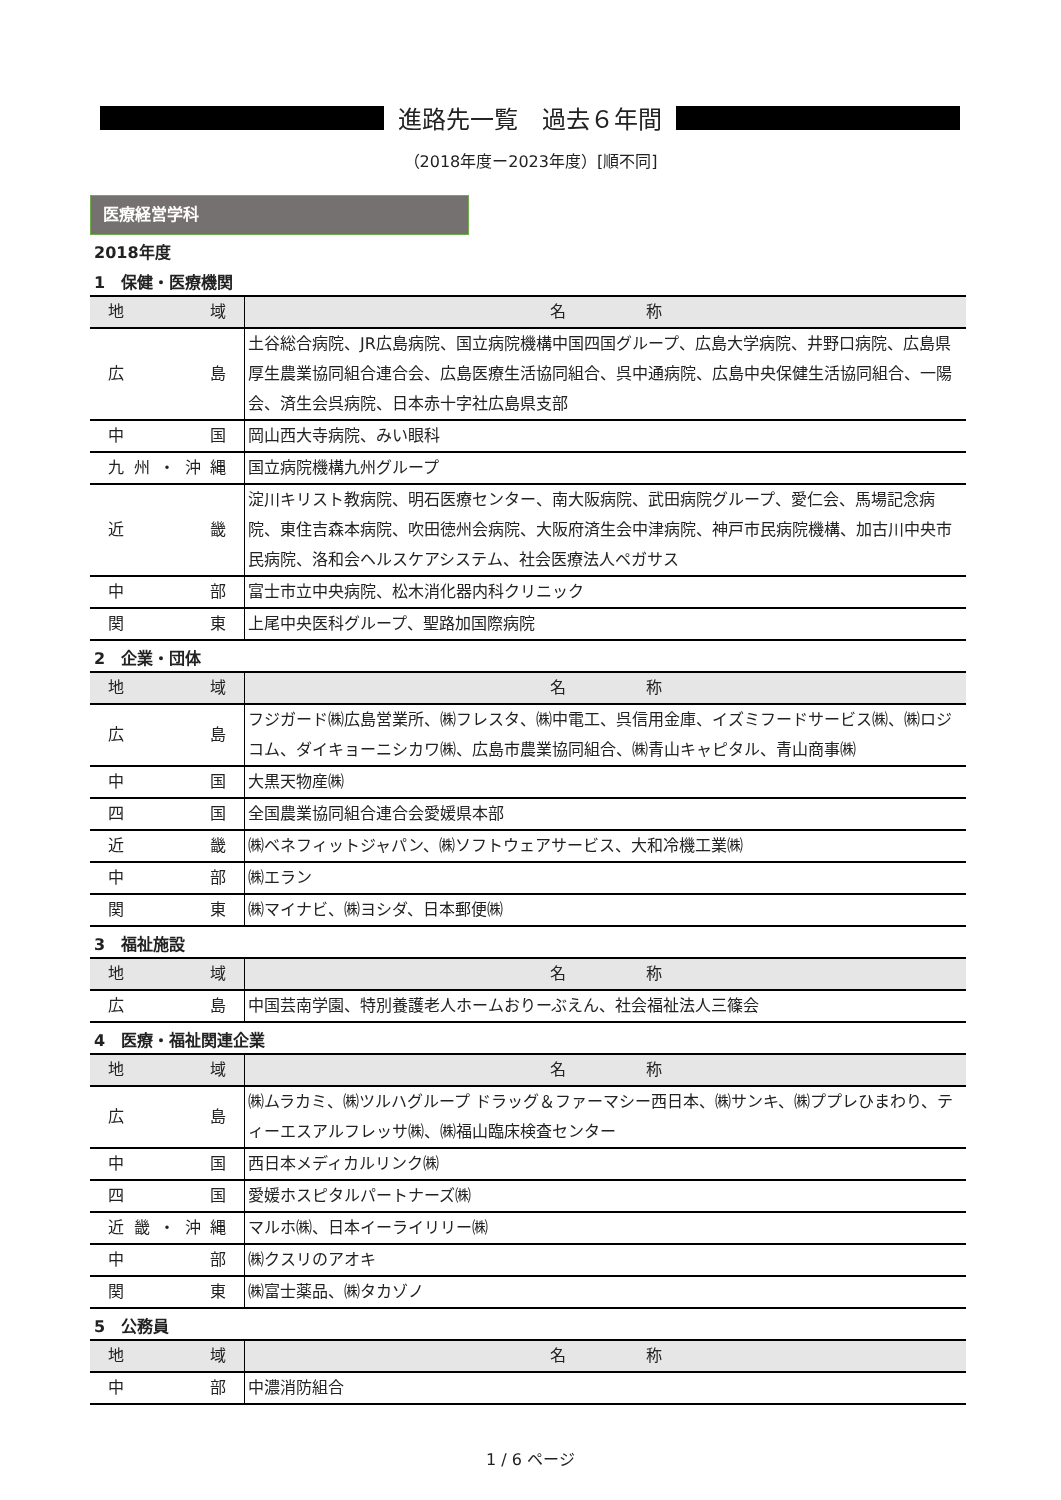進路先一覧　過去６年間
（2018年度ー2023年度）[順不同]
医療経営学科
2018年度
1　保健・医療機関
| 地域 | 名 称 |
| --- | --- |
| 広島 | 土谷総合病院、JR広島病院、国立病院機構中国四国グループ、広島大学病院、井野口病院、広島県厚生農業協同組合連合会、広島医療生活協同組合、呉中通病院、広島中央保健生活協同組合、一陽会、済生会呉病院、日本赤十字社広島県支部 |
| 中国 | 岡山西大寺病院、みい眼科 |
| 九州・沖縄 | 国立病院機構九州グループ |
| 近畿 | 淀川キリスト教病院、明石医療センター、南大阪病院、武田病院グループ、愛仁会、馬場記念病院、東住吉森本病院、吹田徳州会病院、大阪府済生会中津病院、神戸市民病院機構、加古川中央市民病院、洛和会ヘルスケアシステム、社会医療法人ペガサス |
| 中部 | 富士市立中央病院、松木消化器内科クリニック |
| 関東 | 上尾中央医科グループ、聖路加国際病院 |
2　企業・団体
| 地域 | 名 称 |
| --- | --- |
| 広島 | フジガード㈱広島営業所、㈱フレスタ、㈱中電工、呉信用金庫、イズミフードサービス㈱、㈱ロジコム、ダイキョーニシカワ㈱、広島市農業協同組合、㈱青山キャピタル、青山商事㈱ |
| 中国 | 大黒天物産㈱ |
| 四国 | 全国農業協同組合連合会愛媛県本部 |
| 近畿 | ㈱ベネフィットジャパン、㈱ソフトウェアサービス、大和冷機工業㈱ |
| 中部 | ㈱エラン |
| 関東 | ㈱マイナビ、㈱ヨシダ、日本郵便㈱ |
3　福祉施設
| 地域 | 名 称 |
| --- | --- |
| 広島 | 中国芸南学園、特別養護老人ホームおりーぶえん、社会福祉法人三篠会 |
4　医療・福祉関連企業
| 地域 | 名 称 |
| --- | --- |
| 広島 | ㈱ムラカミ、㈱ツルハグループ ドラッグ＆ファーマシー西日本、㈱サンキ、㈱ププレひまわり、ティーエスアルフレッサ㈱、㈱福山臨床検査センター |
| 中国 | 西日本メディカルリンク㈱ |
| 四国 | 愛媛ホスピタルパートナーズ㈱ |
| 近畿・沖縄 | マルホ㈱、日本イーライリリー㈱ |
| 中部 | ㈱クスリのアオキ |
| 関東 | ㈱富士薬品、㈱タカゾノ |
5　公務員
| 地域 | 名 称 |
| --- | --- |
| 中部 | 中濃消防組合 |
1 / 6 ページ